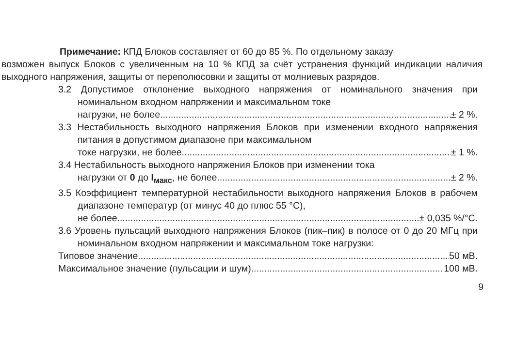Примечание: КПД Блоков составляет от 60 до 85 %. По отдельному заказу
возможен выпуск Блоков с увеличенным на 10 % КПД за счёт устранения функций индикации наличия выходного напряжения, защиты от переполюсовки и защиты от молниевых разрядов.
3.2 Допустимое отклонение выходного напряжения от номинального значения при номинальном входном напряжении и максимальном токе
нагрузки, не более ± 2 %.
3.3 Нестабильность выходного напряжения Блоков при изменении входного напряжения питания в допустимом диапазоне при максимальном
токе нагрузки, не более ± 1 %.
3.4 Нестабильность выходного напряжения Блоков при изменении тока
нагрузки от 0 до I<sub>макс</sub>, не более ± 2 %.
3.5 Коэффициент температурной нестабильности выходного напряжения Блоков в рабочем диапазоне температур (от минус 40 до плюс 55 °С),
не более ± 0,035 %/°С.
3.6 Уровень пульсаций выходного напряжения Блоков (пик–пик) в полосе от 0 до 20 МГц при номинальном входном напряжении и максимальном токе нагрузки:
Типовое значение 50 мВ.
Максимальное значение (пульсации и шум) 100 мВ.
9